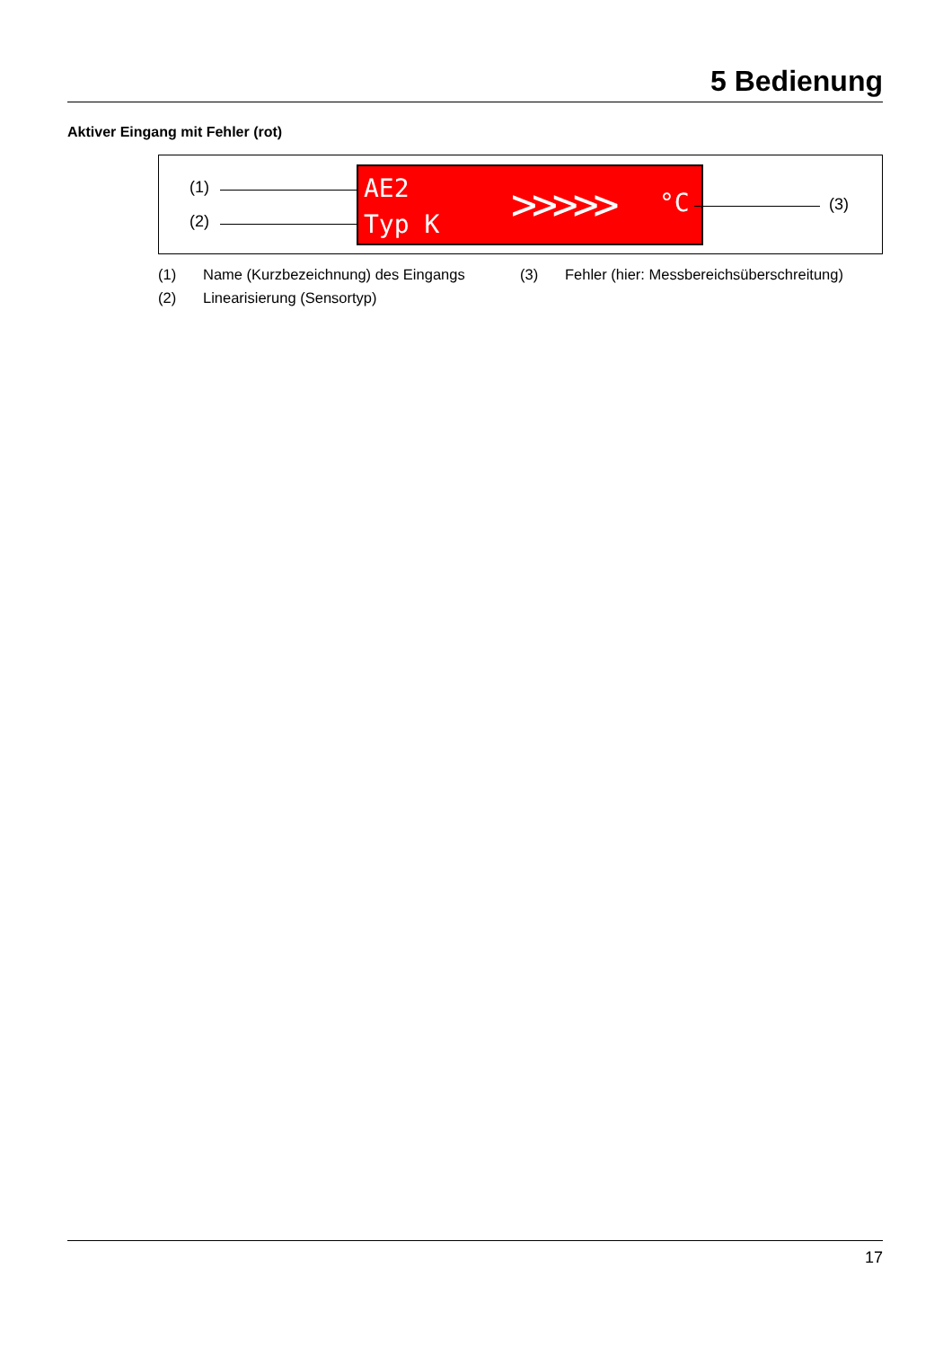5 Bedienung
Aktiver Eingang mit Fehler (rot)
(1)
(2)
AE2
Typ K >>>>> °C
(3)
(1) Name (Kurzbezeichnung) des Eingangs (3) Fehler (hier: Messbereichsüberschreitung)
(2) Linearisierung (Sensortyp)
17